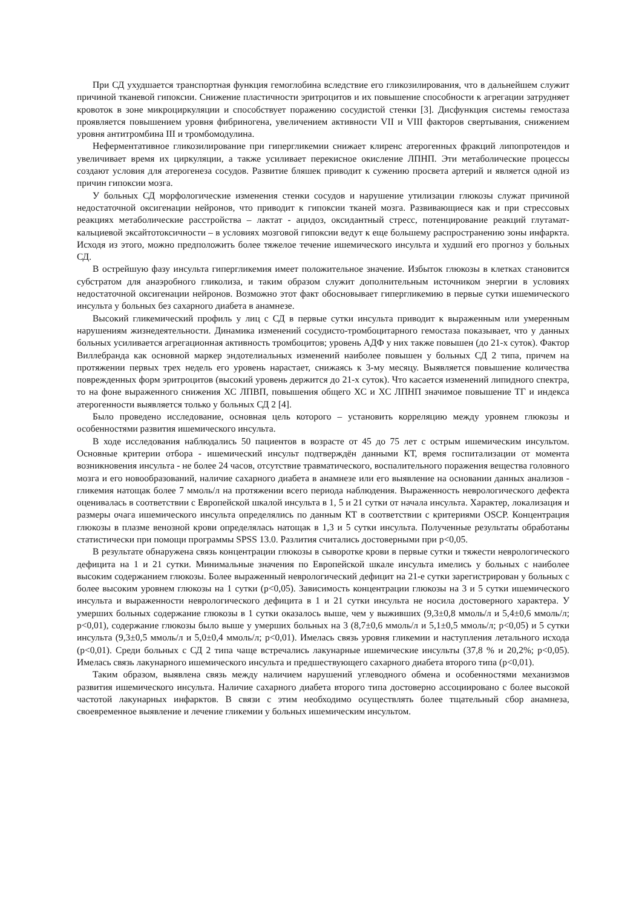При СД ухудшается транспортная функция гемоглобина вследствие его гликозилирования, что в дальнейшем служит причиной тканевой гипоксии. Снижение пластичности эритроцитов и их повышение способности к агрегации затрудняет кровоток в зоне микроциркуляции и способствует поражению сосудистой стенки [3]. Дисфункция системы гемостаза проявляется повышением уровня фибриногена, увеличением активности VII и VIII факторов свертывания, снижением уровня антитромбина III и тромбомодулина.
Неферментативное гликозилирование при гипергликемии снижает клиренс атерогенных фракций липопротеидов и увеличивает время их циркуляции, а также усиливает перекисное окисление ЛПНП. Эти метаболические процессы создают условия для атерогенеза сосудов. Развитие бляшек приводит к сужению просвета артерий и является одной из причин гипоксии мозга.
У больных СД морфологические изменения стенки сосудов и нарушение утилизации глюкозы служат причиной недостаточной оксигенации нейронов, что приводит к гипоксии тканей мозга. Развивающиеся как и при стрессовых реакциях метаболические расстройства – лактат - ацидоз, оксидантный стресс, потенцирование реакций глутамат-кальциевой эксайтотоксичности – в условиях мозговой гипоксии ведут к еще большему распространению зоны инфаркта. Исходя из этого, можно предположить более тяжелое течение ишемического инсульта и худший его прогноз у больных СД.
В острейшую фазу инсульта гипергликемия имеет положительное значение. Избыток глюкозы в клетках становится субстратом для анаэробного гликолиза, и таким образом служит дополнительным источником энергии в условиях недостаточной оксигенации нейронов. Возможно этот факт обосновывает гипергликемию в первые сутки ишемического инсульта у больных без сахарного диабета в анамнезе.
Высокий гликемический профиль у лиц с СД в первые сутки инсульта приводит к выраженным или умеренным нарушениям жизнедеятельности. Динамика изменений сосудисто-тромбоцитарного гемостаза показывает, что у данных больных усиливается агрегационная активность тромбоцитов; уровень АДФ у них также повышен (до 21-х суток). Фактор Виллебранда как основной маркер эндотелиальных изменений наиболее повышен у больных СД 2 типа, причем на протяжении первых трех недель его уровень нарастает, снижаясь к 3-му месяцу. Выявляется повышение количества поврежденных форм эритроцитов (высокий уровень держится до 21-х суток). Что касается изменений липидного спектра, то на фоне выраженного снижения ХС ЛПВП, повышения общего ХС и ХС ЛПНП значимое повышение ТГ и индекса атерогенности выявляется только у больных СД 2 [4].
Было проведено исследование, основная цель которого – установить корреляцию между уровнем глюкозы и особенностями развития ишемического инсульта.
В ходе исследования наблюдались 50 пациентов в возрасте от 45 до 75 лет с острым ишемическим инсультом. Основные критерии отбора - ишемический инсульт подтверждён данными КТ, время госпитализации от момента возникновения инсульта - не более 24 часов, отсутствие травматического, воспалительного поражения вещества головного мозга и его новообразований, наличие сахарного диабета в анамнезе или его выявление на основании данных анализов - гликемия натощак более 7 ммоль/л на протяжении всего периода наблюдения. Выраженность неврологического дефекта оценивалась в соответствии с Европейской шкалой инсульта в 1, 5 и 21 сутки от начала инсульта. Характер, локализация и размеры очага ишемического инсульта определялись по данным КТ в соответствии с критериями OSCP. Концентрация глюкозы в плазме венозной крови определялась натощак в 1,3 и 5 сутки инсульта. Полученные результаты обработаны статистически при помощи программы SPSS 13.0. Разлития считались достоверными при p<0,05.
В результате обнаружена связь концентрации глюкозы в сыворотке крови в первые сутки и тяжести неврологического дефицита на 1 и 21 сутки. Минимальные значения по Европейской шкале инсульта имелись у больных с наиболее высоким содержанием глюкозы. Более выраженный неврологический дефицит на 21-е сутки зарегистрирован у больных с более высоким уровнем глюкозы на 1 сутки (p<0,05). Зависимость концентрации глюкозы на 3 и 5 сутки ишемического инсульта и выраженности неврологического дефицита в 1 и 21 сутки инсульта не носила достоверного характера. У умерших больных содержание глюкозы в 1 сутки оказалось выше, чем у выживших (9,3±0,8 ммоль/л и 5,4±0,6 ммоль/л; p<0,01), содержание глюкозы было выше у умерших больных на 3 (8,7±0,6 ммоль/л и 5,1±0,5 ммоль/л; p<0,05) и 5 сутки инсульта (9,3±0,5 ммоль/л и 5,0±0,4 ммоль/л; p<0,01). Имелась связь уровня гликемии и наступления летального исхода (p<0,01). Среди больных с СД 2 типа чаще встречались лакунарные ишемические инсульты (37,8 % и 20,2%; p<0,05). Имелась связь лакунарного ишемического инсульта и предшествующего сахарного диабета второго типа (p<0,01).
Таким образом, выявлена связь между наличием нарушений углеводного обмена и особенностями механизмов развития ишемического инсульта. Наличие сахарного диабета второго типа достоверно ассоциировано с более высокой частотой лакунарных инфарктов. В связи с этим необходимо осуществлять более тщательный сбор анамнеза, своевременное выявление и лечение гликемии у больных ишемическим инсультом.